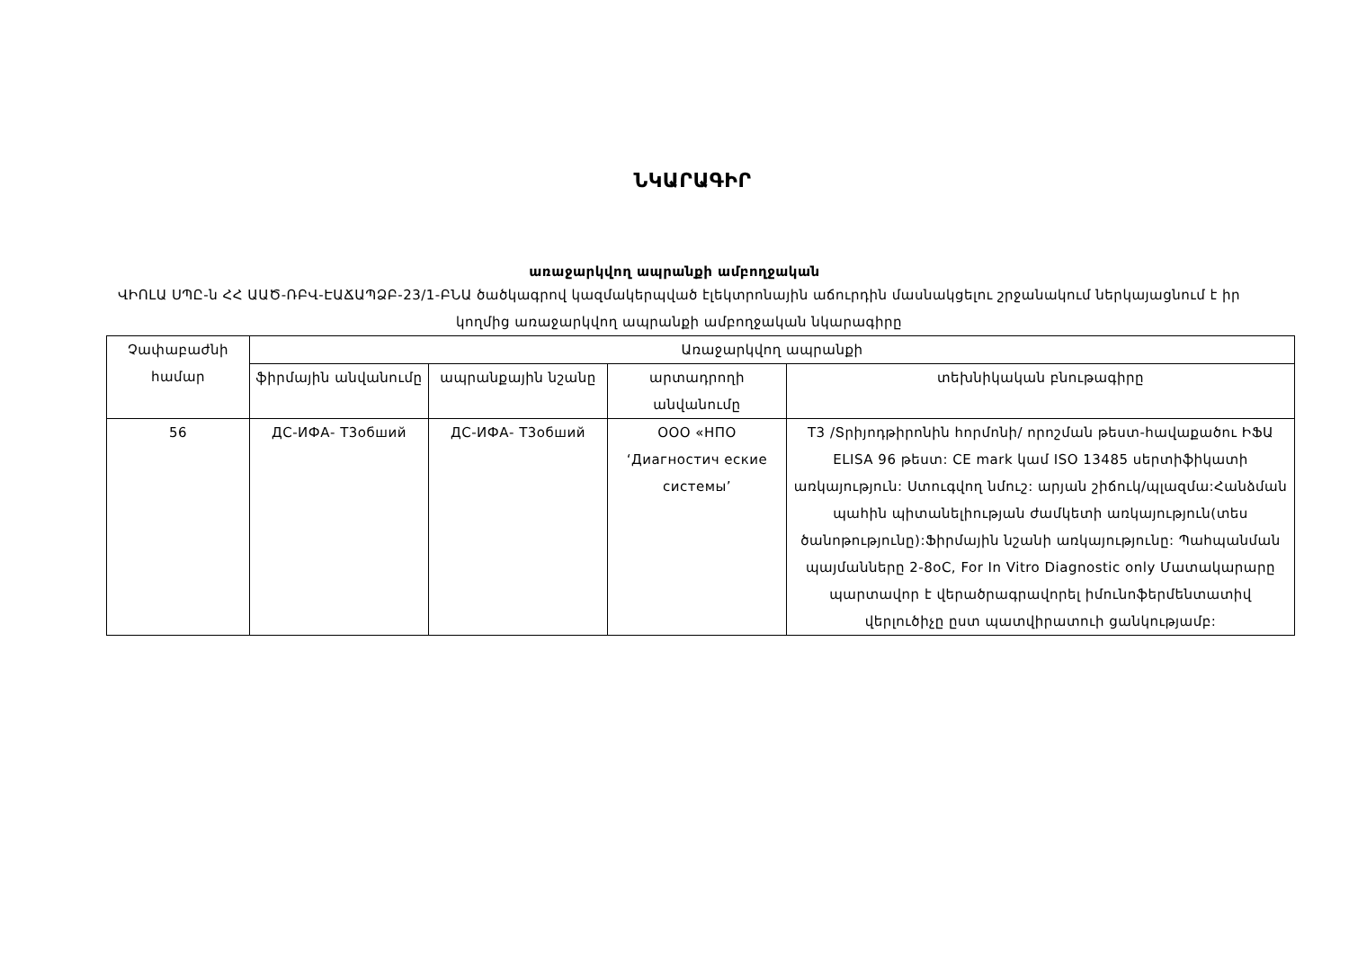ՆԿԱՐԱԳԻՐ
առաջարկվող ապրանքի ամբողջական
ՎԻՈԼԱ ՍՊԸ-ն ՀՀ ԱԱԾ-ՌԲՎ-ԷԱՃԱՊՁԲ-23/1-ԲՆԱ ծածկագրով կազմակերպված էլեկտրոնային աճուրդին մասնակցելու շրջանակում ներկայացնում է իր կողմից առաջարկվող ապրանքի ամբողջական նկարագիրը
| Չափաբաժնի համար | Առաջարկվող ապրանքի | | | |
| --- | --- | --- | --- | --- |
| | ֆիրմային անվանումը | ապրանքային նշանը | արտադրողի անվանումը | տեխնիկական բնութագիրը |
| 56 | ДС-ИФА- Т3обший | ДС-ИФА- Т3обший | ООО «НПО ‘Диагностич еские системы’ | T3 /Տրիյոդթիրոնին հորմոնի/ որոշման թեստ-հավաքածու ԻՖԱ ELISA 96 թեստ: CE mark կամ ISO 13485 սերտիֆիկատի առկայություն: Ստուգվող նմուշ: արյան շիճուկ/պլազմա:Հանձման պահին պիտանելիության ժամկետի առկայություն(տես ծանոթությունը):Ֆիրմային նշանի առկայությունը: Պահպանման պայմանները 2-8oC, For In Vitro Diagnostic only Մատակարարը պարտավոր է վերածրագրավորել իմունոֆերմենտատիվ վերլուծիչը ըստ պատվիրատուի ցանկությամբ: |